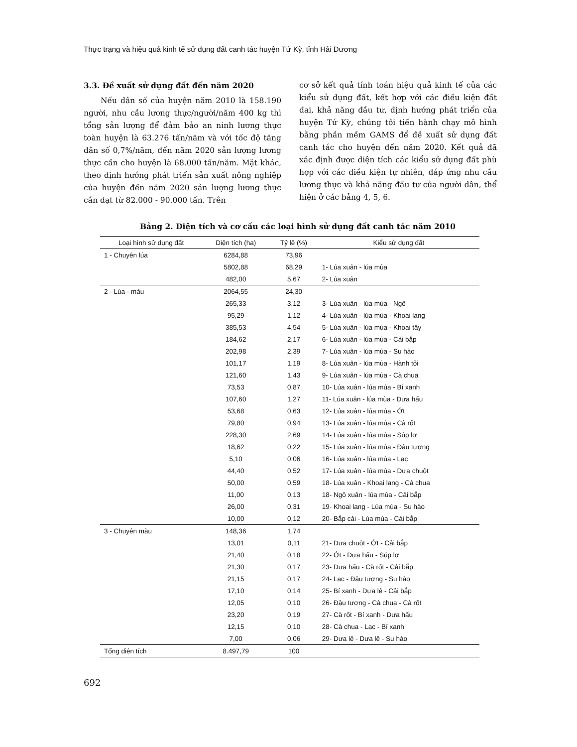Thực trạng và hiệu quả kinh tế sử dụng đất canh tác huyện Tứ Kỳ, tỉnh Hải Dương
3.3. Đề xuất sử dụng đất đến năm 2020
Nếu dân số của huyện năm 2010 là 158.190 người, nhu cầu lương thực/người/năm 400 kg thì tổng sản lượng để đảm bảo an ninh lương thực toàn huyện là 63.276 tấn/năm và với tốc độ tăng dân số 0,7%/năm, đến năm 2020 sản lượng lương thực cần cho huyện là 68.000 tấn/năm. Mặt khác, theo định hướng phát triển sản xuất nông nghiệp của huyện đến năm 2020 sản lượng lương thực cần đạt từ 82.000 - 90.000 tấn. Trên
cơ sở kết quả tính toán hiệu quả kinh tế của các kiểu sử dụng đất, kết hợp với các điều kiện đất đai, khả năng đầu tư, định hướng phát triển của huyện Tứ Kỳ, chúng tôi tiến hành chạy mô hình bằng phần mềm GAMS để đề xuất sử dụng đất canh tác cho huyện đến năm 2020. Kết quả đã xác định được diện tích các kiểu sử dụng đất phù hợp với các điều kiện tự nhiên, đáp ứng nhu cầu lương thực và khả năng đầu tư của người dân, thể hiện ở các bảng 4, 5, 6.
Bảng 2. Diện tích và cơ cấu các loại hình sử dụng đất canh tác năm 2010
| Loại hình sử dụng đất | Diện tích (ha) | Tỷ lệ (%) | Kiểu sử dụng đất |
| --- | --- | --- | --- |
| 1 - Chuyên lúa | 6284,88 | 73,96 | |
| | 5802,88 | 68,29 | 1- Lúa xuân - lúa mùa |
| | 482,00 | 5,67 | 2- Lúa xuân |
| 2 - Lúa - màu | 2064,55 | 24,30 | |
| | 265,33 | 3,12 | 3- Lúa xuân - lúa mùa - Ngô |
| | 95,29 | 1,12 | 4- Lúa xuân - lúa mùa - Khoai lang |
| | 385,53 | 4,54 | 5- Lúa xuân - lúa mùa - Khoai tây |
| | 184,62 | 2,17 | 6- Lúa xuân - lúa mùa - Cải bắp |
| | 202,98 | 2,39 | 7- Lúa xuân - lúa mùa - Su hào |
| | 101,17 | 1,19 | 8- Lúa xuân - lúa mùa - Hành tỏi |
| | 121,60 | 1,43 | 9- Lúa xuân - lúa mùa - Cà chua |
| | 73,53 | 0,87 | 10- Lúa xuân - lúa mùa - Bí xanh |
| | 107,60 | 1,27 | 11- Lúa xuân - lúa mùa - Dưa hấu |
| | 53,68 | 0,63 | 12- Lúa xuân - lúa mùa - Ớt |
| | 79,80 | 0,94 | 13- Lúa xuân - lúa mùa - Cà rốt |
| | 228,30 | 2,69 | 14- Lúa xuân - lúa mùa - Súp lơ |
| | 18,62 | 0,22 | 15- Lúa xuân - lúa mùa - Đậu tương |
| | 5,10 | 0,06 | 16- Lúa xuân - lúa mùa - Lạc |
| | 44,40 | 0,52 | 17- Lúa xuân - lúa mùa - Dưa chuột |
| | 50,00 | 0,59 | 18- Lúa xuân - Khoai lang - Cà chua |
| | 11,00 | 0,13 | 18- Ngô xuân - lúa mùa - Cải bắp |
| | 26,00 | 0,31 | 19- Khoai lang - Lúa mùa - Su hào |
| | 10,00 | 0,12 | 20- Bắp cải - Lúa mùa - Cải bắp |
| 3 - Chuyên màu | 148,36 | 1,74 | |
| | 13,01 | 0,11 | 21- Dưa chuột - Ớt - Cải bắp |
| | 21,40 | 0,18 | 22- Ớt - Dưa hấu - Súp lơ |
| | 21,30 | 0,17 | 23- Dưa hấu - Cà rốt - Cải bắp |
| | 21,15 | 0,17 | 24- Lạc - Đậu tương - Su hào |
| | 17,10 | 0,14 | 25- Bí xanh - Dưa lê - Cải bắp |
| | 12,05 | 0,10 | 26- Đậu tương - Cà chua - Cà rốt |
| | 23,20 | 0,19 | 27- Cà rốt - Bí xanh - Dưa hấu |
| | 12,15 | 0,10 | 28- Cà chua - Lạc - Bí xanh |
| | 7,00 | 0,06 | 29- Dưa lê - Dưa lê - Su hào |
| Tổng diện tích | 8.497,79 | 100 | |
692